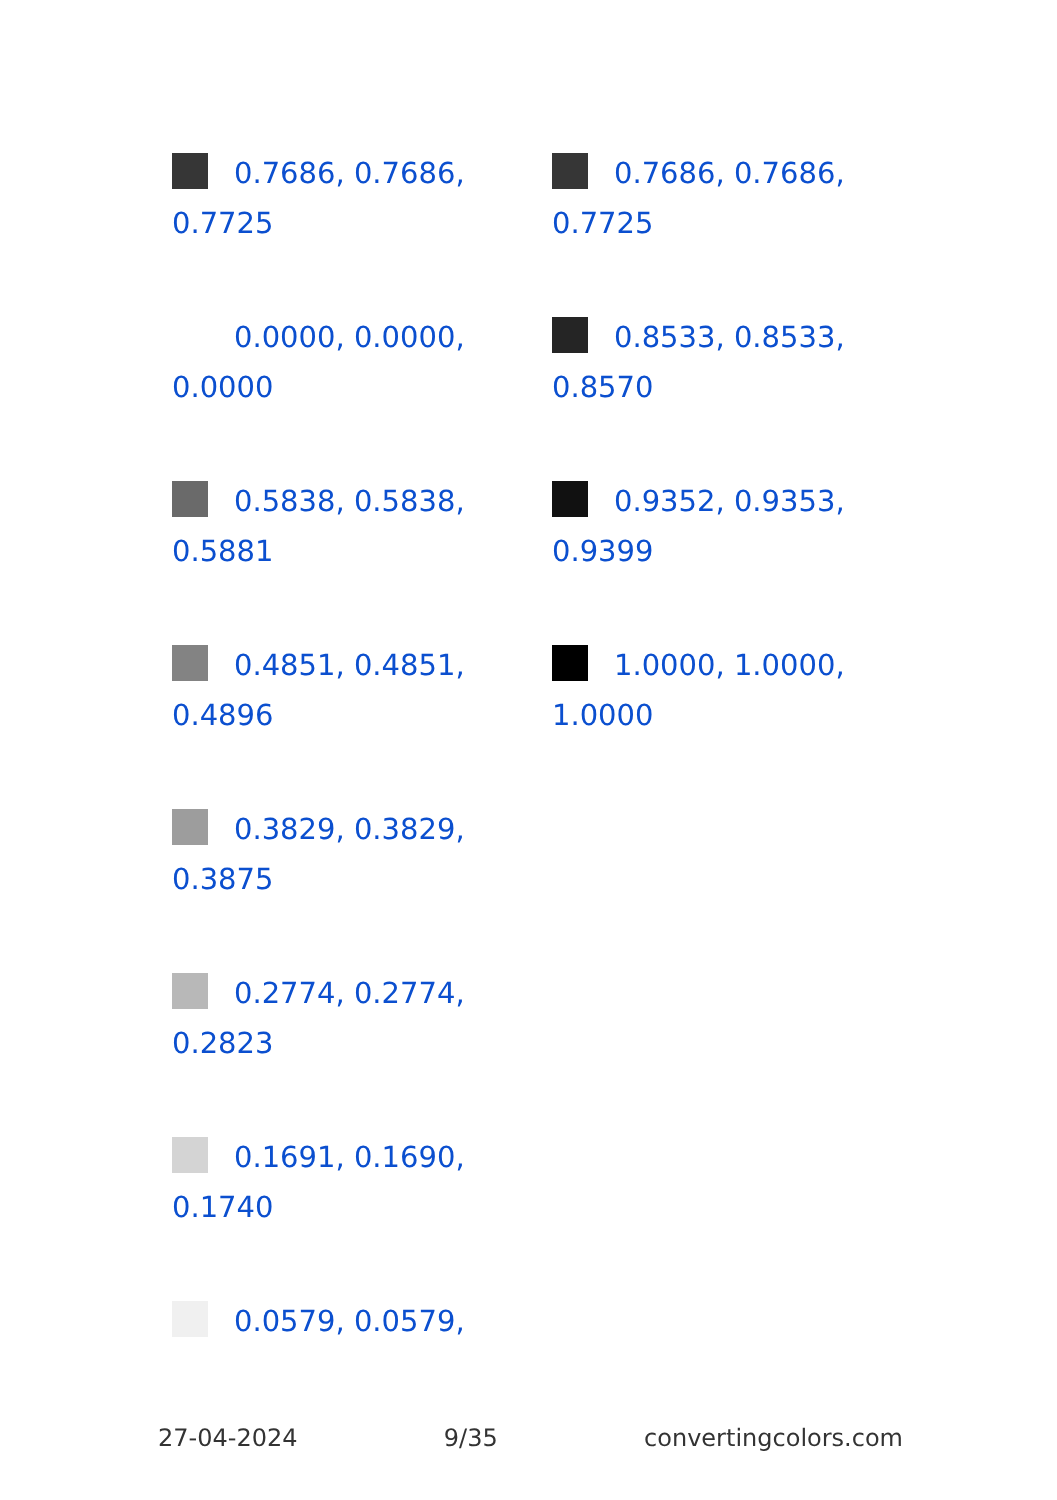0.7686, 0.7686,
0.7725
0.0000, 0.0000,
0.0000
0.5838, 0.5838,
0.5881
0.4851, 0.4851,
0.4896
0.3829, 0.3829,
0.3875
0.2774, 0.2774,
0.2823
0.1691, 0.1690,
0.1740
0.0579, 0.0579,
0.7686, 0.7686,
0.7725
0.8533, 0.8533,
0.8570
0.9352, 0.9353,
0.9399
1.0000, 1.0000,
1.0000
27-04-2024 9/35 convertingcolors.com